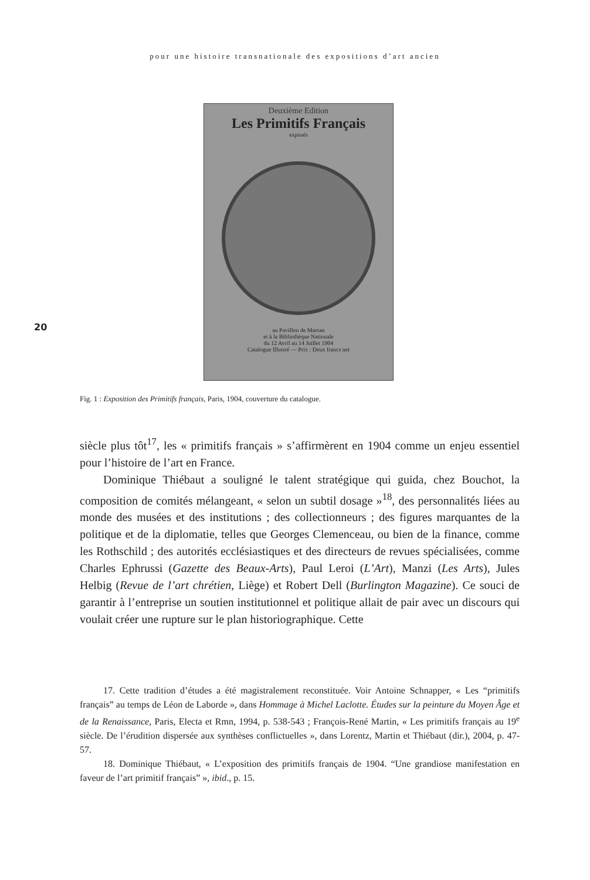pour une histoire transnationale des expositions d’art ancien
Deuxième Edition
Les Primitifs Français
exposés
au Pavillon de Marsan
et à la Bibliothèque Nationale
du 12 Avril au 14 Juillet 1904
Catalogue Illustré — Prix : Deux francs net
20
Fig. 1 : Exposition des Primitifs français, Paris, 1904, couverture du catalogue.
siècle plus tôt<sup>17</sup>, les « primitifs français » s’affirmèrent en 1904 comme un enjeu essentiel pour l’histoire de l’art en France.
Dominique Thiébaut a souligné le talent stratégique qui guida, chez Bouchot, la composition de comités mélangeant, « selon un subtil dosage »<sup>18</sup>, des personnalités liées au monde des musées et des institutions ; des collectionneurs ; des figures marquantes de la politique et de la diplomatie, telles que Georges Clemenceau, ou bien de la finance, comme les Rothschild ; des autorités ecclésiastiques et des directeurs de revues spécialisées, comme Charles Ephrussi (Gazette des Beaux-Arts), Paul Leroi (L’Art), Manzi (Les Arts), Jules Helbig (Revue de l’art chrétien, Liège) et Robert Dell (Burlington Magazine). Ce souci de garantir à l’entreprise un soutien institutionnel et politique allait de pair avec un discours qui voulait créer une rupture sur le plan historiographique. Cette
17. Cette tradition d’études a été magistralement reconstituée. Voir Antoine Schnapper, « Les “primitifs français” au temps de Léon de Laborde », dans Hommage à Michel Laclotte. Études sur la peinture du Moyen Âge et de la Renaissance, Paris, Electa et Rmn, 1994, p. 538-543 ; François-René Martin, « Les primitifs français au 19<sup>e</sup> siècle. De l’érudition dispersée aux synthèses conflictuelles », dans Lorentz, Martin et Thiébaut (dir.), 2004, p. 47-57.
18. Dominique Thiébaut, « L’exposition des primitifs français de 1904. “Une grandiose manifestation en faveur de l’art primitif français” », ibid., p. 15.